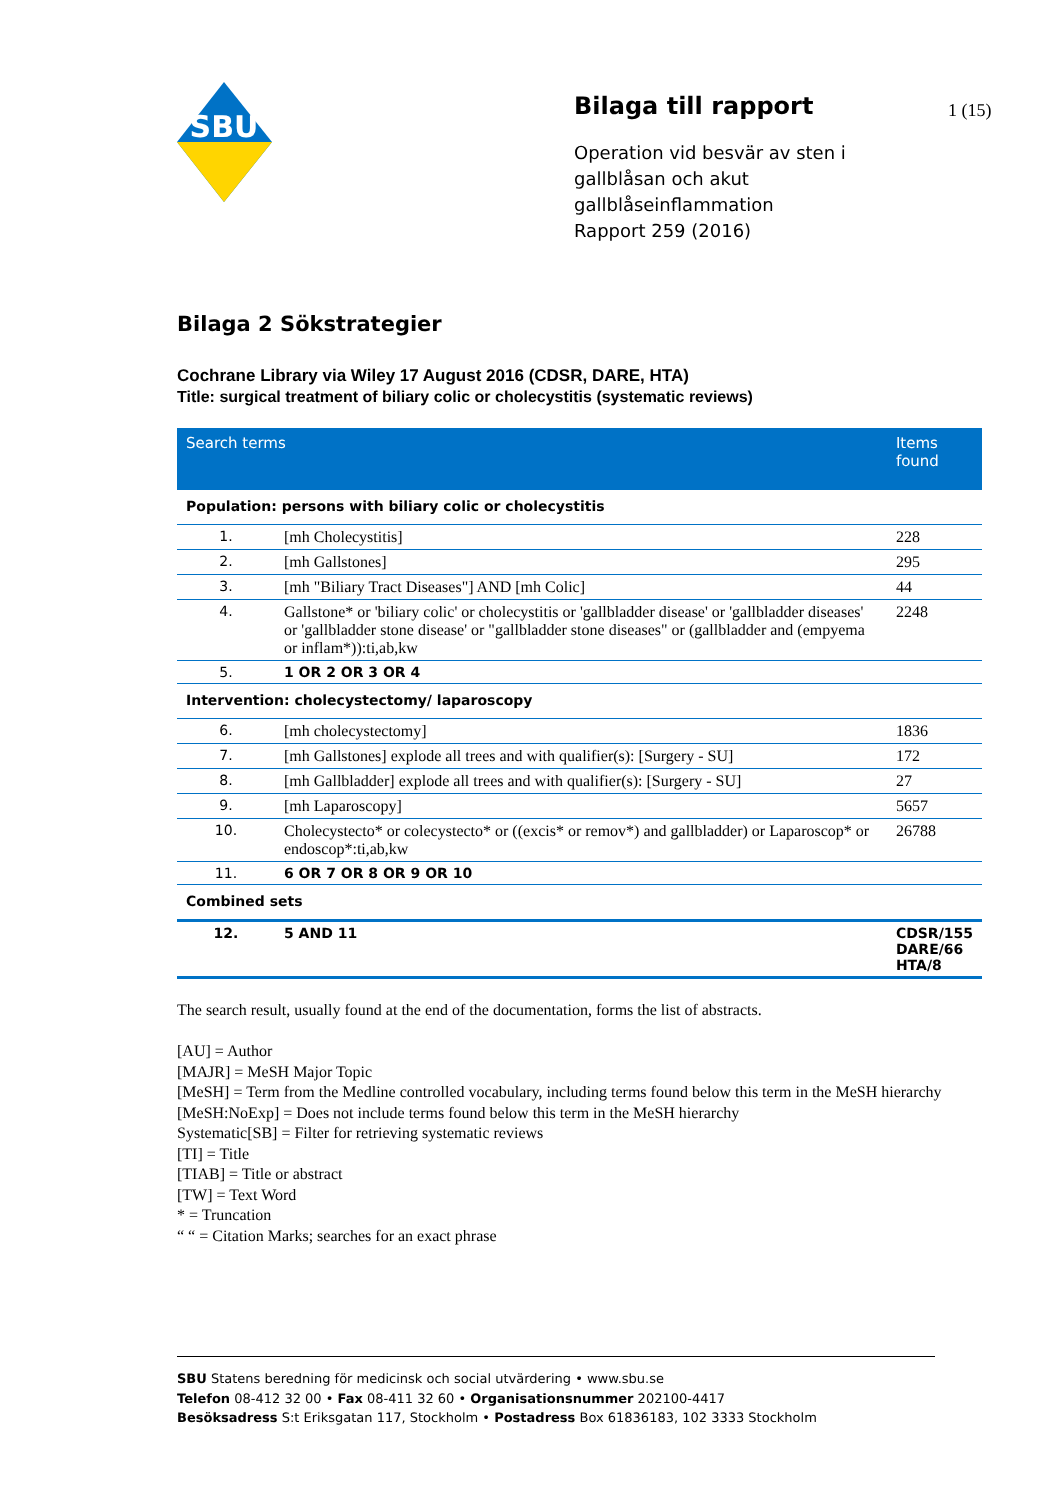SBU
Bilaga till rapport
Operation vid besvär av sten i gallblåsan och akut gallblåseinflammation
Rapport 259 (2016)
1 (15)
Bilaga 2 Sökstrategier
Cochrane Library via Wiley 17 August 2016 (CDSR, DARE, HTA)
Title: surgical treatment of biliary colic or cholecystitis (systematic reviews)
| Search terms | | Items found |
| --- | --- | --- |
| Population: persons with biliary colic or cholecystitis | | |
| 1. | [mh Cholecystitis] | 228 |
| 2. | [mh Gallstones] | 295 |
| 3. | [mh "Biliary Tract Diseases"] AND [mh Colic] | 44 |
| 4. | Gallstone* or 'biliary colic' or cholecystitis or 'gallbladder disease' or 'gallbladder diseases' or 'gallbladder stone disease' or "gallbladder stone diseases" or (gallbladder and (empyema or inflam*)):ti,ab,kw | 2248 |
| 5. | 1 OR 2 OR 3 OR 4 | |
| Intervention: cholecystectomy/ laparoscopy | | |
| 6. | [mh cholecystectomy] | 1836 |
| 7. | [mh Gallstones] explode all trees and with qualifier(s): [Surgery - SU] | 172 |
| 8. | [mh Gallbladder] explode all trees and with qualifier(s): [Surgery - SU] | 27 |
| 9. | [mh Laparoscopy] | 5657 |
| 10. | Cholecystecto* or colecystecto* or ((excis* or remov*) and gallbladder) or Laparoscop* or endoscop*:ti,ab,kw | 26788 |
| 11. | 6 OR 7 OR 8 OR 9 OR 10 | |
| Combined sets | | |
| 12. | 5 AND 11 | CDSR/155 DARE/66 HTA/8 |
The search result, usually found at the end of the documentation, forms the list of abstracts.
[AU] = Author
[MAJR] = MeSH Major Topic
[MeSH] = Term from the Medline controlled vocabulary, including terms found below this term in the MeSH hierarchy
[MeSH:NoExp] = Does not include terms found below this term in the MeSH hierarchy
Systematic[SB] = Filter for retrieving systematic reviews
[TI] = Title
[TIAB] = Title or abstract
[TW] = Text Word
* = Truncation
“ “ = Citation Marks; searches for an exact phrase
SBU Statens beredning för medicinsk och social utvärdering • www.sbu.se
Telefon 08-412 32 00 • Fax 08-411 32 60 • Organisationsnummer 202100-4417
Besöksadress S:t Eriksgatan 117, Stockholm • Postadress Box 61836183, 102 3333 Stockholm